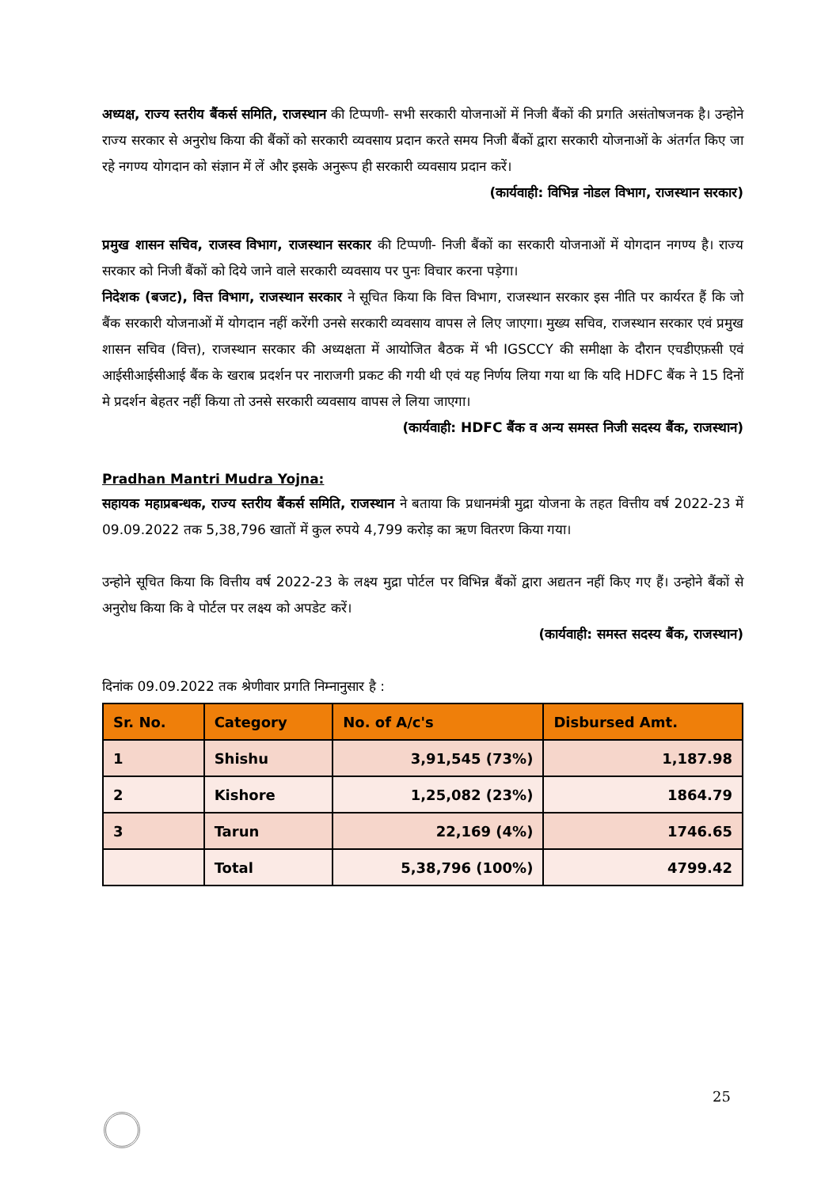अध्यक्ष, राज्य स्तरीय बैंकर्स समिति, राजस्थान की टिप्पणी- सभी सरकारी योजनाओं में निजी बैंकों की प्रगति असंतोषजनक है। उन्होने राज्य सरकार से अनुरोध किया की बैंकों को सरकारी व्यवसाय प्रदान करते समय निजी बैंकों द्वारा सरकारी योजनाओं के अंतर्गत किए जा रहे नगण्य योगदान को संज्ञान में लें और इसके अनुरूप ही सरकारी व्यवसाय प्रदान करें।
(कार्यवाही: विभिन्न नोडल विभाग, राजस्थान सरकार)
प्रमुख शासन सचिव, राजस्व विभाग, राजस्थान सरकार की टिप्पणी- निजी बैंकों का सरकारी योजनाओं में योगदान नगण्य है। राज्य सरकार को निजी बैंकों को दिये जाने वाले सरकारी व्यवसाय पर पुनः विचार करना पड़ेगा।
निदेशक (बजट), वित्त विभाग, राजस्थान सरकार ने सूचित किया कि वित्त विभाग, राजस्थान सरकार इस नीति पर कार्यरत हैं कि जो बैंक सरकारी योजनाओं में योगदान नहीं करेंगी उनसे सरकारी व्यवसाय वापस ले लिए जाएगा। मुख्य सचिव, राजस्थान सरकार एवं प्रमुख शासन सचिव (वित्त), राजस्थान सरकार की अध्यक्षता में आयोजित बैठक में भी IGSCCY की समीक्षा के दौरान एचडीएफ़सी एवं आईसीआईसीआई बैंक के खराब प्रदर्शन पर नाराजगी प्रकट की गयी थी एवं यह निर्णय लिया गया था कि यदि HDFC बैंक ने 15 दिनों मे प्रदर्शन बेहतर नहीं किया तो उनसे सरकारी व्यवसाय वापस ले लिया जाएगा।
(कार्यवाही: HDFC बैंक व अन्य समस्त निजी सदस्य बैंक, राजस्थान)
Pradhan Mantri Mudra Yojna:
सहायक महाप्रबन्धक, राज्य स्तरीय बैंकर्स समिति, राजस्थान ने बताया कि प्रधानमंत्री मुद्रा योजना के तहत वित्तीय वर्ष 2022-23 में 09.09.2022 तक 5,38,796 खातों में कुल रुपये 4,799 करोड़ का ऋण वितरण किया गया।
उन्होने सूचित किया कि वित्तीय वर्ष 2022-23 के लक्ष्य मुद्रा पोर्टल पर विभिन्न बैंकों द्वारा अद्यतन नहीं किए गए हैं। उन्होने बैंकों से अनुरोध किया कि वे पोर्टल पर लक्ष्य को अपडेट करें।
(कार्यवाही: समस्त सदस्य बैंक, राजस्थान)
दिनांक 09.09.2022 तक श्रेणीवार प्रगति निम्नानुसार है :
| Sr. No. | Category | No. of A/c's | Disbursed Amt. |
| --- | --- | --- | --- |
| 1 | Shishu | 3,91,545 (73%) | 1,187.98 |
| 2 | Kishore | 1,25,082 (23%) | 1864.79 |
| 3 | Tarun | 22,169 (4%) | 1746.65 |
| | Total | 5,38,796 (100%) | 4799.42 |
25